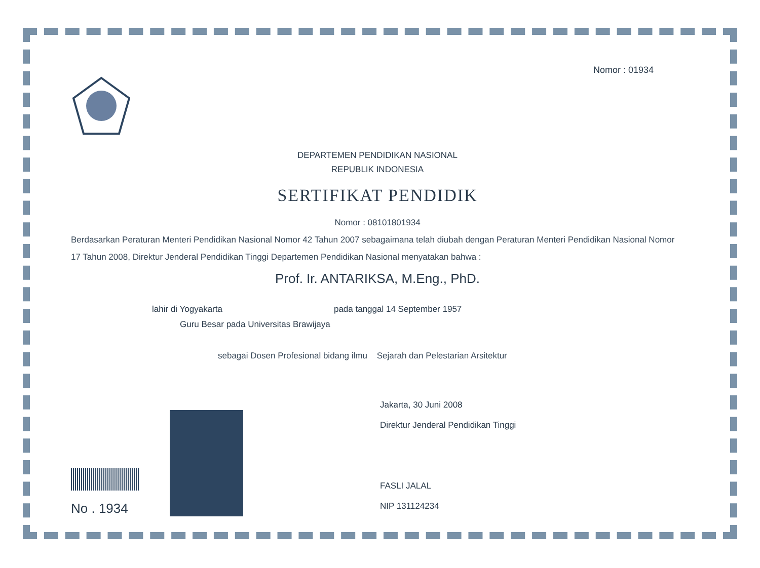Nomor : 01934
DEPARTEMEN PENDIDIKAN NASIONAL
REPUBLIK INDONESIA
SERTIFIKAT PENDIDIK
Nomor : 08101801934
Berdasarkan Peraturan Menteri Pendidikan Nasional Nomor 42 Tahun 2007 sebagaimana telah diubah dengan Peraturan Menteri Pendidikan Nasional Nomor 17 Tahun 2008, Direktur Jenderal Pendidikan Tinggi Departemen Pendidikan Nasional menyatakan bahwa :
Prof. Ir. ANTARIKSA, M.Eng., PhD.
lahir di Yogyakarta pada tanggal 14 September 1957
Guru Besar pada Universitas Brawijaya
sebagai Dosen Profesional bidang ilmu Sejarah dan Pelestarian Arsitektur
No . 1934
Jakarta, 30 Juni 2008
Direktur Jenderal Pendidikan Tinggi
FASLI JALAL
NIP 131124234